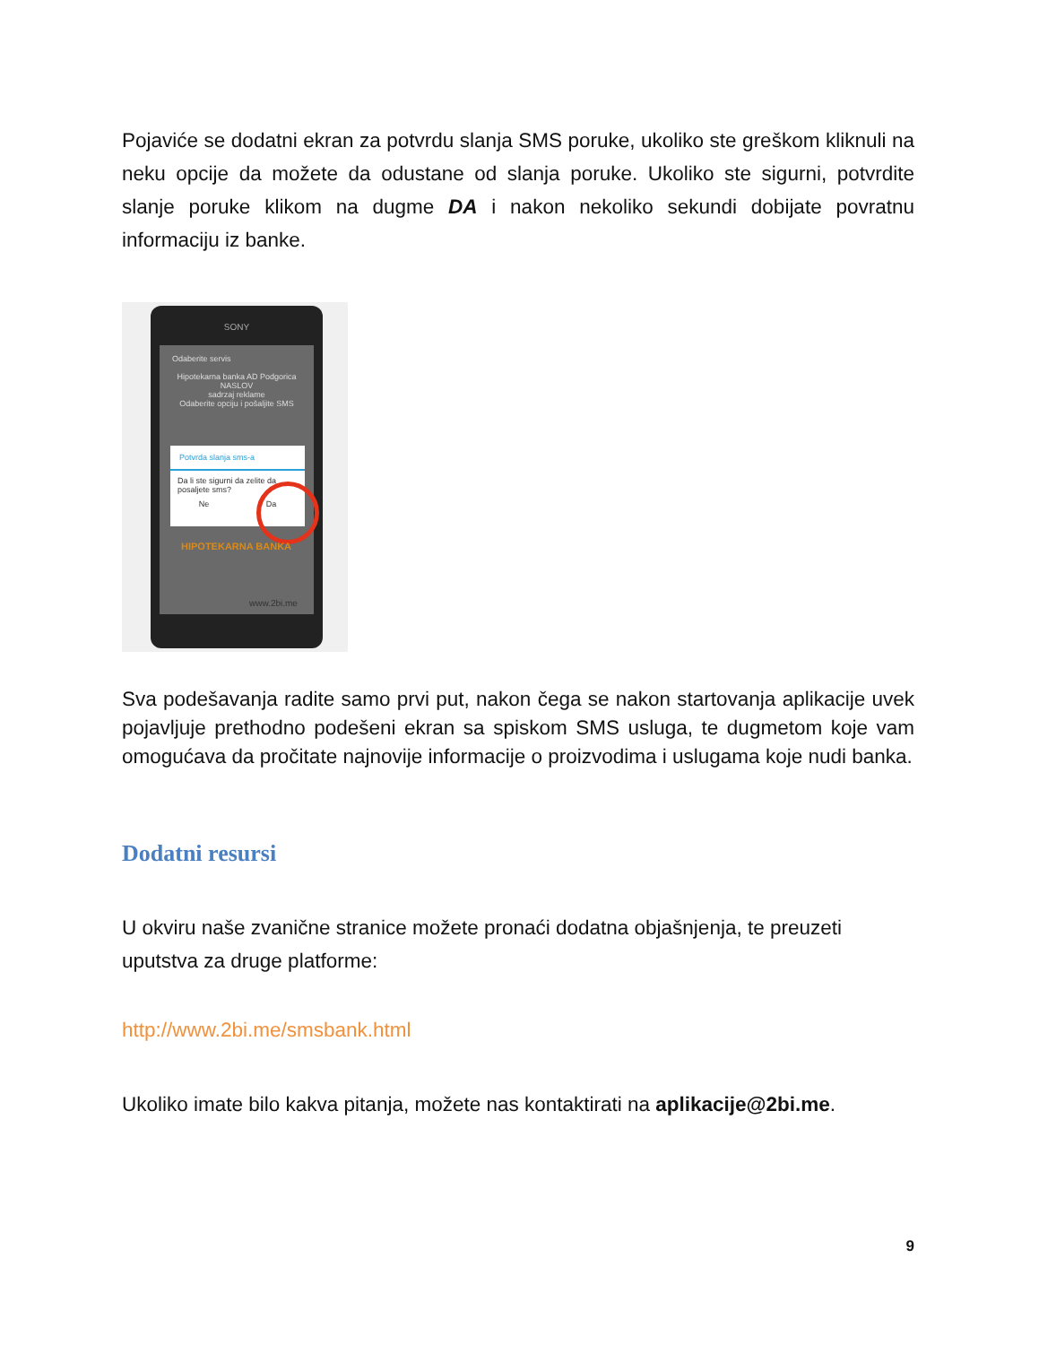Pojaviće se dodatni ekran za potvrdu slanja SMS poruke, ukoliko ste greškom kliknuli na neku opcije da možete da odustane od slanja poruke. Ukoliko ste sigurni, potvrdite slanje poruke klikom na dugme DA i nakon nekoliko sekundi dobijate povratnu informaciju iz banke.
SONY
Odaberite servis
Hipotekarna banka AD Podgorica
NASLOV
sadrzaj reklame
Odaberite opciju i pošaljite SMS
Potvrda slanja sms-a
Da li ste sigurni da zelite da posaljete sms?
Ne Da
HIPOTEKARNA BANKA
www.2bi.me
Sva podešavanja radite samo prvi put, nakon čega se nakon startovanja aplikacije uvek pojavljuje prethodno podešeni ekran sa spiskom SMS usluga, te dugmetom koje vam omogućava da pročitate najnovije informacije o proizvodima i uslugama koje nudi banka.
Dodatni resursi
U okviru naše zvanične stranice možete pronaći dodatna objašnjenja, te preuzeti uputstva za druge platforme:
http://www.2bi.me/smsbank.html
Ukoliko imate bilo kakva pitanja, možete nas kontaktirati na aplikacije@2bi.me.
9